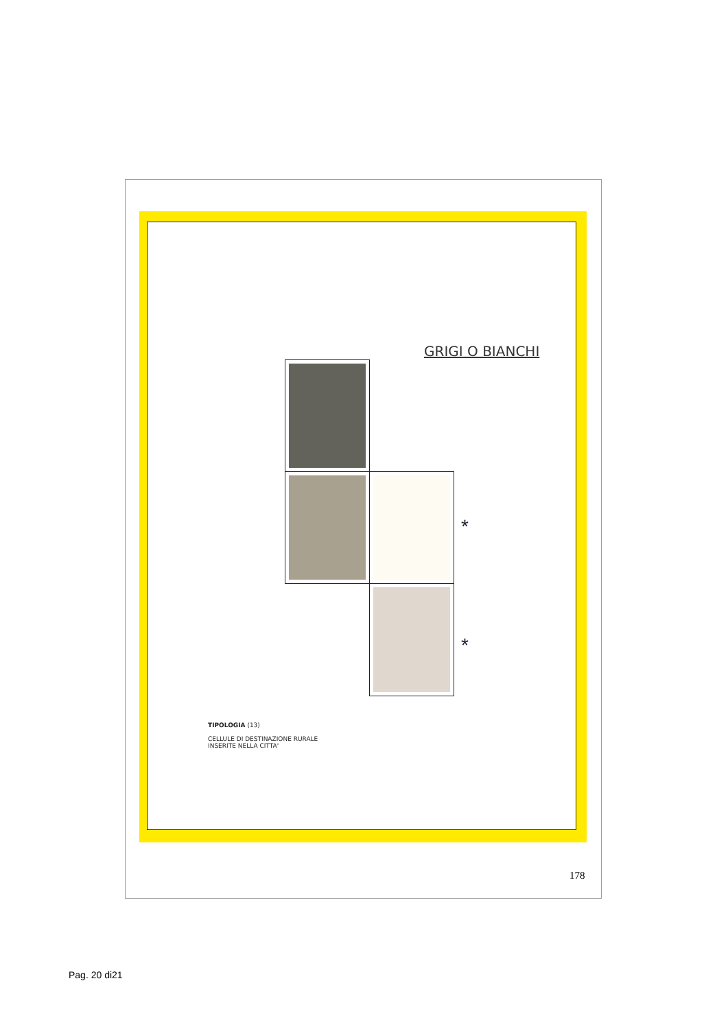GRIGI O BIANCHI
*
*
TIPOLOGIA (13)
CELLULE DI DESTINAZIONE RURALE
INSERITE NELLA CITTA'
178
Pag. 20 di21